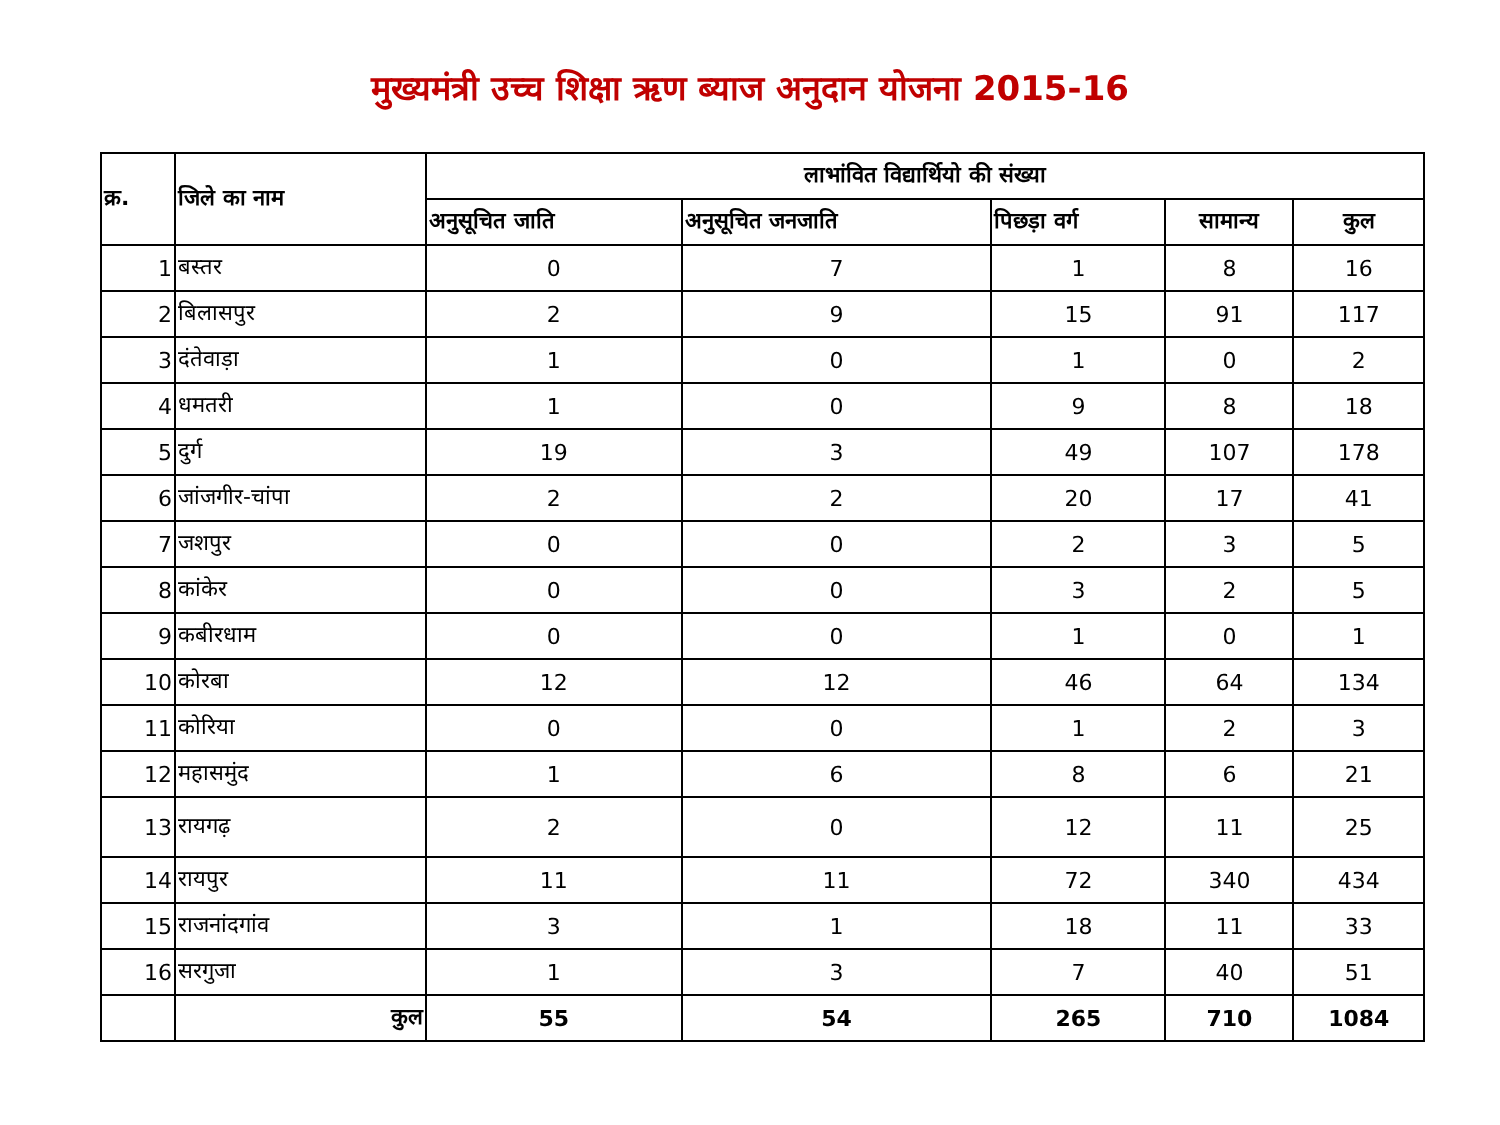मुख्यमंत्री उच्च शिक्षा ऋण ब्याज अनुदान योजना 2015-16
| क्र. | जिले का नाम | लाभांवित विद्यार्थियो की संख्या | | | | |
| --- | --- | --- | --- | --- | --- | --- |
| | | अनुसूचित जाति | अनुसूचित जनजाति | पिछड़ा वर्ग | सामान्य | कुल |
| 1 | बस्तर | 0 | 7 | 1 | 8 | 16 |
| 2 | बिलासपुर | 2 | 9 | 15 | 91 | 117 |
| 3 | दंतेवाड़ा | 1 | 0 | 1 | 0 | 2 |
| 4 | धमतरी | 1 | 0 | 9 | 8 | 18 |
| 5 | दुर्ग | 19 | 3 | 49 | 107 | 178 |
| 6 | जांजगीर-चांपा | 2 | 2 | 20 | 17 | 41 |
| 7 | जशपुर | 0 | 0 | 2 | 3 | 5 |
| 8 | कांकेर | 0 | 0 | 3 | 2 | 5 |
| 9 | कबीरधाम | 0 | 0 | 1 | 0 | 1 |
| 10 | कोरबा | 12 | 12 | 46 | 64 | 134 |
| 11 | कोरिया | 0 | 0 | 1 | 2 | 3 |
| 12 | महासमुंद | 1 | 6 | 8 | 6 | 21 |
| 13 | रायगढ़ | 2 | 0 | 12 | 11 | 25 |
| 14 | रायपुर | 11 | 11 | 72 | 340 | 434 |
| 15 | राजनांदगांव | 3 | 1 | 18 | 11 | 33 |
| 16 | सरगुजा | 1 | 3 | 7 | 40 | 51 |
| | कुल | 55 | 54 | 265 | 710 | 1084 |